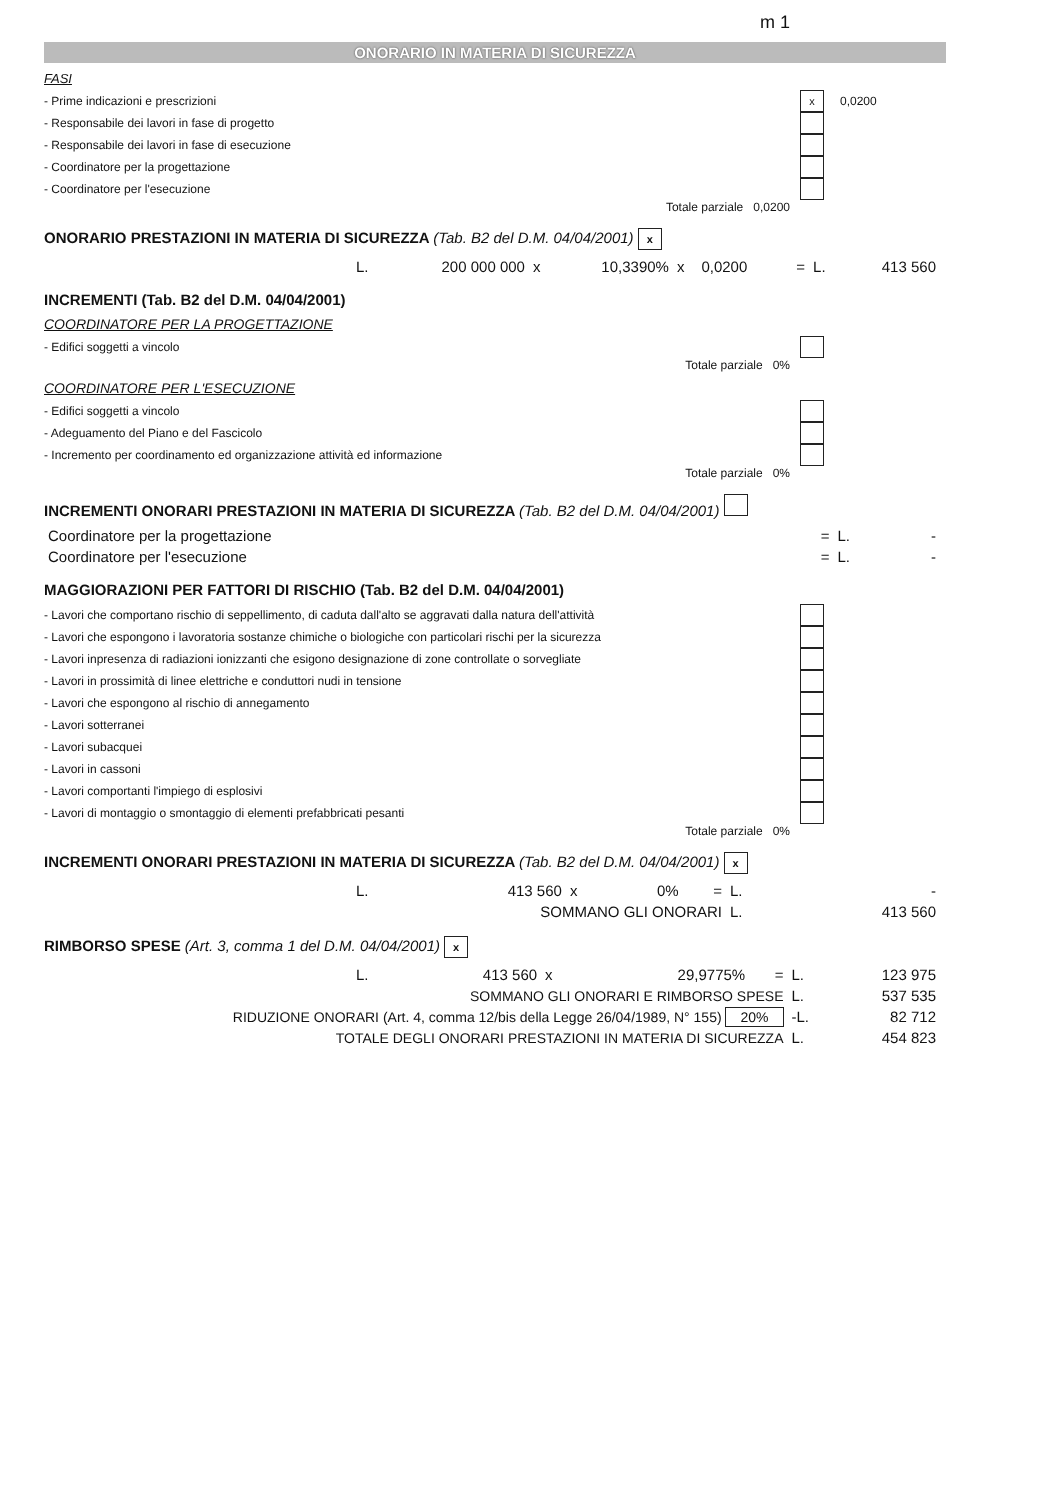m 1
ONORARIO IN MATERIA DI SICUREZZA
FASI
- Prime indicazioni e prescrizioni x 0,0200
- Responsabile dei lavori in fase di progetto
- Responsabile dei lavori in fase di esecuzione
- Coordinatore per la progettazione
- Coordinatore per l'esecuzione
Totale parziale 0,0200
ONORARIO PRESTAZIONI IN MATERIA DI SICUREZZA (Tab. B2 del D.M. 04/04/2001) x
| | L. | 200 000 000 | x | 10,3390% | x | 0,0200 | = | L. | 413 560 |
INCREMENTI (Tab. B2 del D.M. 04/04/2001)
COORDINATORE PER LA PROGETTAZIONE
- Edifici soggetti a vincolo
Totale parziale 0%
COORDINATORE PER L'ESECUZIONE
- Edifici soggetti a vincolo
- Adeguamento del Piano e del Fascicolo
- Incremento per coordinamento ed organizzazione attività ed informazione
Totale parziale 0%
INCREMENTI ONORARI PRESTAZIONI IN MATERIA DI SICUREZZA (Tab. B2 del D.M. 04/04/2001)
| Coordinatore per la progettazione | = | L. | - |
| Coordinatore per l'esecuzione | = | L. | - |
MAGGIORAZIONI PER FATTORI DI RISCHIO (Tab. B2 del D.M. 04/04/2001)
- Lavori che comportano rischio di seppellimento, di caduta dall'alto se aggravati dalla natura dell'attività
- Lavori che espongono i lavoratoria sostanze chimiche o biologiche con particolari rischi per la sicurezza
- Lavori inpresenza di radiazioni ionizzanti che esigono designazione di zone controllate o sorvegliate
- Lavori in prossimità di linee elettriche e conduttori nudi in tensione
- Lavori che espongono al rischio di annegamento
- Lavori sotterranei
- Lavori subacquei
- Lavori in cassoni
- Lavori comportanti l'impiego di esplosivi
- Lavori di montaggio o smontaggio di elementi prefabbricati pesanti
Totale parziale 0%
INCREMENTI ONORARI PRESTAZIONI IN MATERIA DI SICUREZZA (Tab. B2 del D.M. 04/04/2001) x
| | L. | 413 560 | x | 0% | = | L. | - |
| SOMMANO GLI ONORARI | | | | | | L. | 413 560 |
RIMBORSO SPESE (Art. 3, comma 1 del D.M. 04/04/2001) x
| | L. | 413 560 | x | 29,9775% | = | L. | 123 975 |
| SOMMANO GLI ONORARI E RIMBORSO SPESE | | | | | | L. | 537 535 |
| RIDUZIONE ONORARI (Art. 4, comma 12/bis della Legge 26/04/1989, N° 155) 20% | | | | | | -L. | 82 712 |
| TOTALE DEGLI ONORARI PRESTAZIONI IN MATERIA DI SICUREZZA | | | | | | L. | 454 823 |